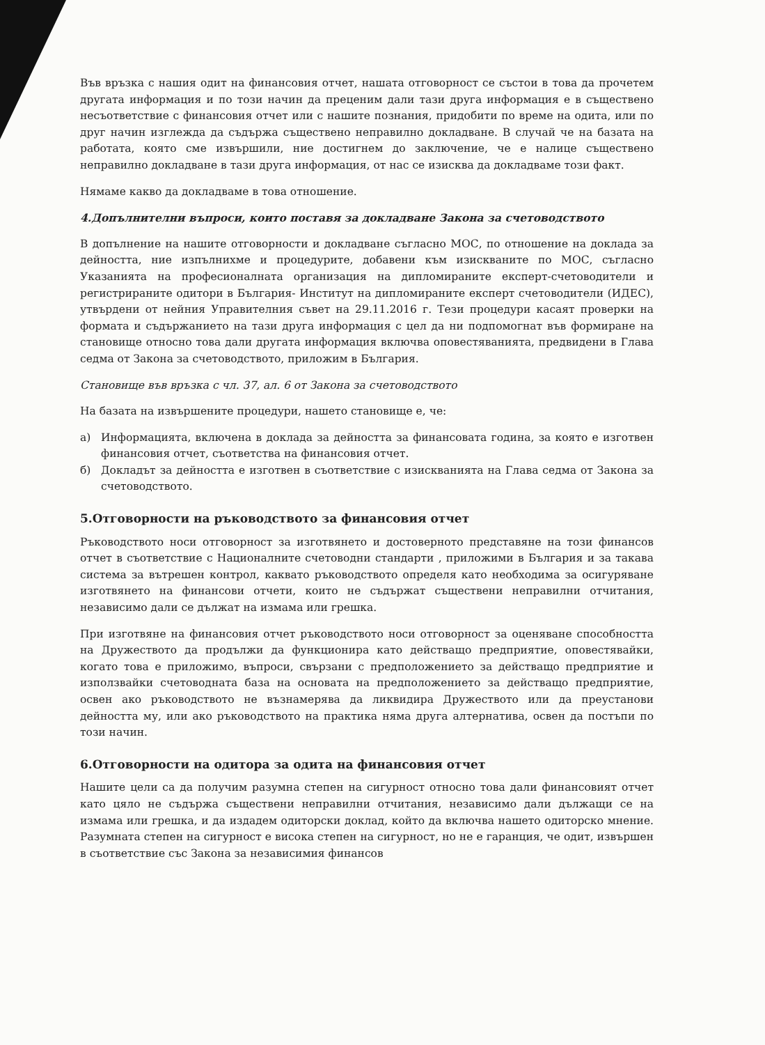Във връзка с нашия одит на финансовия отчет, нашата отговорност се състои в това да прочетем другата информация и по този начин да преценим дали тази друга информация е в съществено несъответствие с финансовия отчет или с нашите познания, придобити по време на одита, или по друг начин изглежда да съдържа съществено неправилно докладване. В случай че на базата на работата, която сме извършили, ние достигнем до заключение, че е налице съществено неправилно докладване в тази друга информация, от нас се изисква да докладваме този факт.
Нямаме какво да докладваме в това отношение.
4.Допълнителни въпроси, които поставя за докладване Закона за счетоводството
В допълнение на нашите отговорности и докладване съгласно МОС, по отношение на доклада за дейността, ние изпълнихме и процедурите, добавени към изискваните по МОС, съгласно Указанията на професионалната организация на дипломираните експерт-счетоводители и регистрираните одитори в България- Институт на дипломираните експерт счетоводители (ИДЕС), утвърдени от нейния Управителния съвет на 29.11.2016 г. Тези процедури касаят проверки на формата и съдържанието на тази друга информация с цел да ни подпомогнат във формиране на становище относно това дали другата информация включва оповестяванията, предвидени в Глава седма от Закона за счетоводството, приложим в България.
Становище във връзка с чл. 37, ал. 6 от Закона за счетоводството
На базата на извършените процедури, нашето становище е, че:
а) Информацията, включена в доклада за дейността за финансовата година, за която е изготвен финансовия отчет, съответства на финансовия отчет.
б) Докладът за дейността е изготвен в съответствие с изискванията на Глава седма от Закона за счетоводството.
5.Отговорности на ръководството за финансовия отчет
Ръководството носи отговорност за изготвянето и достоверното представяне на този финансов отчет в съответствие с Националните счетоводни стандарти , приложими в България и за такава система за вътрешен контрол, каквато ръководството определя като необходима за осигуряване изготвянето на финансови отчети, които не съдържат съществени неправилни отчитания, независимо дали се дължат на измама или грешка.
При изготвяне на финансовия отчет ръководството носи отговорност за оценяване способността на Дружеството да продължи да функционира като действащо предприятие, оповестявайки, когато това е приложимо, въпроси, свързани с предположението за действащо предприятие и използвайки счетоводната база на основата на предположението за действащо предприятие, освен ако ръководството не възнамерява да ликвидира Дружеството или да преустанови дейността му, или ако ръководството на практика няма друга алтернатива, освен да постъпи по този начин.
6.Отговорности на одитора за одита на финансовия отчет
Нашите цели са да получим разумна степен на сигурност относно това дали финансовият отчет като цяло не съдържа съществени неправилни отчитания, независимо дали дължащи се на измама или грешка, и да издадем одиторски доклад, който да включва нашето одиторско мнение. Разумната степен на сигурност е висока степен на сигурност, но не е гаранция, че одит, извършен в съответствие със Закона за независимия финансов